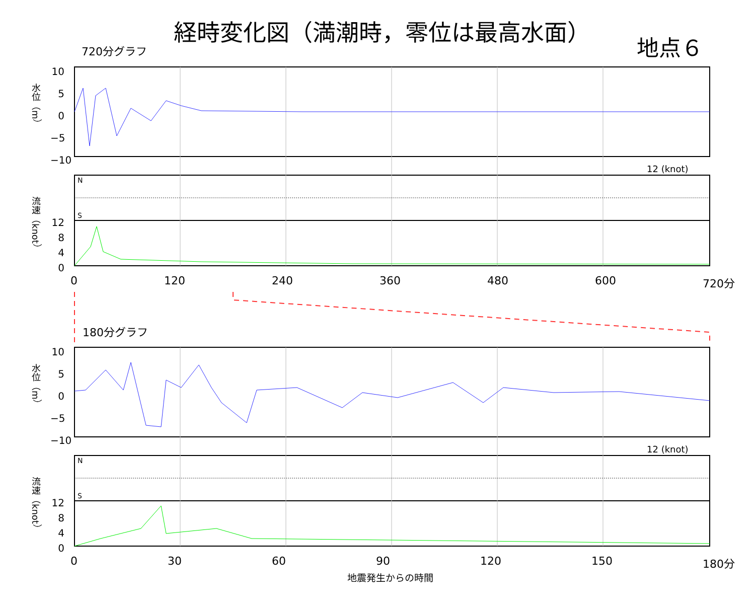経時変化図（満潮時，零位は最高水面）
地点６
720分グラフ
10
5
0
−5
−10
水位（m）
12 (knot)
N
S
流速（knot）
12
8
4
0
0 120 240 360 480 600 720分
180分グラフ
10
5
0
−5
−10
水位（m）
12 (knot)
N
S
流速（knot）
12
8
4
0
0 30 60 90 120 150 180分
地震発生からの時間